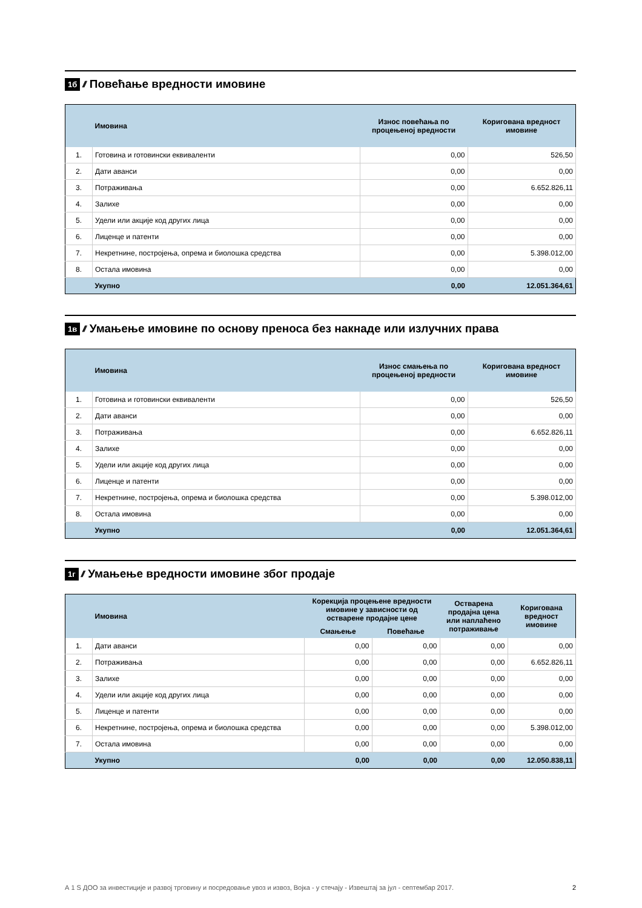1б //// Повећање вредности имовине
| | Имовина | Износ повећања по процењеној вредности | Коригована вредност имовине |
| --- | --- | --- | --- |
| 1. | Готовина и готовински еквиваленти | 0,00 | 526,50 |
| 2. | Дати аванси | 0,00 | 0,00 |
| 3. | Потраживања | 0,00 | 6.652.826,11 |
| 4. | Залихе | 0,00 | 0,00 |
| 5. | Удели или акције код других лица | 0,00 | 0,00 |
| 6. | Лиценце и патенти | 0,00 | 0,00 |
| 7. | Некретнине, постројења, опрема и биолошка средства | 0,00 | 5.398.012,00 |
| 8. | Остала имовина | 0,00 | 0,00 |
| | Укупно | 0,00 | 12.051.364,61 |
1в //// Умањење имовине по основу преноса без накнаде или излучних права
| | Имовина | Износ смањења по процењеној вредности | Коригована вредност имовине |
| --- | --- | --- | --- |
| 1. | Готовина и готовински еквиваленти | 0,00 | 526,50 |
| 2. | Дати аванси | 0,00 | 0,00 |
| 3. | Потраживања | 0,00 | 6.652.826,11 |
| 4. | Залихе | 0,00 | 0,00 |
| 5. | Удели или акције код других лица | 0,00 | 0,00 |
| 6. | Лиценце и патенти | 0,00 | 0,00 |
| 7. | Некретнине, постројења, опрема и биолошка средства | 0,00 | 5.398.012,00 |
| 8. | Остала имовина | 0,00 | 0,00 |
| | Укупно | 0,00 | 12.051.364,61 |
1г //// Умањење вредности имовине због продаје
| | Имовина | Корекција процењене вредности имовине у зависности од остварене продајне цене | | Остварена продајна цена или наплаћено потраживање | Коригована вредност имовине |
| --- | --- | --- | --- | --- | --- |
| | | Смањење | Повећање | | |
| 1. | Дати аванси | 0,00 | 0,00 | 0,00 | 0,00 |
| 2. | Потраживања | 0,00 | 0,00 | 0,00 | 6.652.826,11 |
| 3. | Залихе | 0,00 | 0,00 | 0,00 | 0,00 |
| 4. | Удели или акције код других лица | 0,00 | 0,00 | 0,00 | 0,00 |
| 5. | Лиценце и патенти | 0,00 | 0,00 | 0,00 | 0,00 |
| 6. | Некретнине, постројења, опрема и биолошка средства | 0,00 | 0,00 | 0,00 | 5.398.012,00 |
| 7. | Остала имовина | 0,00 | 0,00 | 0,00 | 0,00 |
| | Укупно | 0,00 | 0,00 | 0,00 | 12.050.838,11 |
А 1 S ДОО за инвестиције и развој трговину и посредовање увоз и извоз, Војка - у стечају - Извештај за јул - септембар 2017. 2